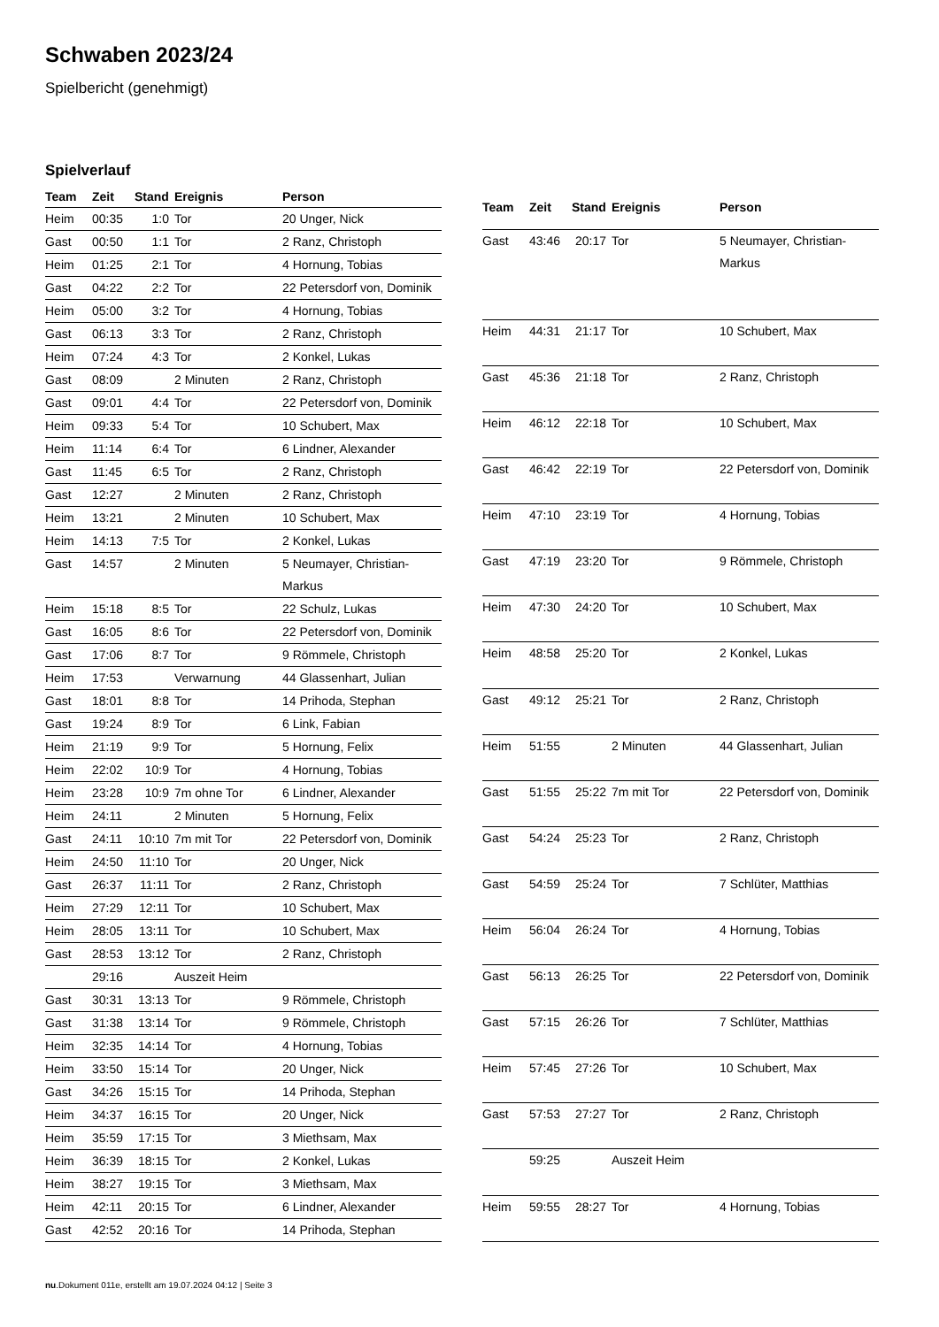Schwaben 2023/24
Spielbericht (genehmigt)
Spielverlauf
| Team | Zeit | Stand | Ereignis | Person |
| --- | --- | --- | --- | --- |
| Heim | 00:35 | 1:0 | Tor | 20 Unger, Nick |
| Gast | 00:50 | 1:1 | Tor | 2 Ranz, Christoph |
| Heim | 01:25 | 2:1 | Tor | 4 Hornung, Tobias |
| Gast | 04:22 | 2:2 | Tor | 22 Petersdorf von, Dominik |
| Heim | 05:00 | 3:2 | Tor | 4 Hornung, Tobias |
| Gast | 06:13 | 3:3 | Tor | 2 Ranz, Christoph |
| Heim | 07:24 | 4:3 | Tor | 2 Konkel, Lukas |
| Gast | 08:09 | | 2 Minuten | 2 Ranz, Christoph |
| Gast | 09:01 | 4:4 | Tor | 22 Petersdorf von, Dominik |
| Heim | 09:33 | 5:4 | Tor | 10 Schubert, Max |
| Heim | 11:14 | 6:4 | Tor | 6 Lindner, Alexander |
| Gast | 11:45 | 6:5 | Tor | 2 Ranz, Christoph |
| Gast | 12:27 | | 2 Minuten | 2 Ranz, Christoph |
| Heim | 13:21 | | 2 Minuten | 10 Schubert, Max |
| Heim | 14:13 | 7:5 | Tor | 2 Konkel, Lukas |
| Gast | 14:57 | | 2 Minuten | 5 Neumayer, Christian- Markus |
| Heim | 15:18 | 8:5 | Tor | 22 Schulz, Lukas |
| Gast | 16:05 | 8:6 | Tor | 22 Petersdorf von, Dominik |
| Gast | 17:06 | 8:7 | Tor | 9 Römmele, Christoph |
| Heim | 17:53 | | Verwarnung | 44 Glassenhart, Julian |
| Gast | 18:01 | 8:8 | Tor | 14 Prihoda, Stephan |
| Gast | 19:24 | 8:9 | Tor | 6 Link, Fabian |
| Heim | 21:19 | 9:9 | Tor | 5 Hornung, Felix |
| Heim | 22:02 | 10:9 | Tor | 4 Hornung, Tobias |
| Heim | 23:28 | 10:9 | 7m ohne Tor | 6 Lindner, Alexander |
| Heim | 24:11 | | 2 Minuten | 5 Hornung, Felix |
| Gast | 24:11 | 10:10 | 7m mit Tor | 22 Petersdorf von, Dominik |
| Heim | 24:50 | 11:10 | Tor | 20 Unger, Nick |
| Gast | 26:37 | 11:11 | Tor | 2 Ranz, Christoph |
| Heim | 27:29 | 12:11 | Tor | 10 Schubert, Max |
| Heim | 28:05 | 13:11 | Tor | 10 Schubert, Max |
| Gast | 28:53 | 13:12 | Tor | 2 Ranz, Christoph |
| | 29:16 | | Auszeit Heim | |
| Gast | 30:31 | 13:13 | Tor | 9 Römmele, Christoph |
| Gast | 31:38 | 13:14 | Tor | 9 Römmele, Christoph |
| Heim | 32:35 | 14:14 | Tor | 4 Hornung, Tobias |
| Heim | 33:50 | 15:14 | Tor | 20 Unger, Nick |
| Gast | 34:26 | 15:15 | Tor | 14 Prihoda, Stephan |
| Heim | 34:37 | 16:15 | Tor | 20 Unger, Nick |
| Heim | 35:59 | 17:15 | Tor | 3 Miethsam, Max |
| Heim | 36:39 | 18:15 | Tor | 2 Konkel, Lukas |
| Heim | 38:27 | 19:15 | Tor | 3 Miethsam, Max |
| Heim | 42:11 | 20:15 | Tor | 6 Lindner, Alexander |
| Gast | 42:52 | 20:16 | Tor | 14 Prihoda, Stephan |
| Team | Zeit | Stand | Ereignis | Person |
| --- | --- | --- | --- | --- |
| Gast | 43:46 | 20:17 | Tor | 5 Neumayer, Christian- Markus |
| Heim | 44:31 | 21:17 | Tor | 10 Schubert, Max |
| Gast | 45:36 | 21:18 | Tor | 2 Ranz, Christoph |
| Heim | 46:12 | 22:18 | Tor | 10 Schubert, Max |
| Gast | 46:42 | 22:19 | Tor | 22 Petersdorf von, Dominik |
| Heim | 47:10 | 23:19 | Tor | 4 Hornung, Tobias |
| Gast | 47:19 | 23:20 | Tor | 9 Römmele, Christoph |
| Heim | 47:30 | 24:20 | Tor | 10 Schubert, Max |
| Heim | 48:58 | 25:20 | Tor | 2 Konkel, Lukas |
| Gast | 49:12 | 25:21 | Tor | 2 Ranz, Christoph |
| Heim | 51:55 | | 2 Minuten | 44 Glassenhart, Julian |
| Gast | 51:55 | 25:22 | 7m mit Tor | 22 Petersdorf von, Dominik |
| Gast | 54:24 | 25:23 | Tor | 2 Ranz, Christoph |
| Gast | 54:59 | 25:24 | Tor | 7 Schlüter, Matthias |
| Heim | 56:04 | 26:24 | Tor | 4 Hornung, Tobias |
| Gast | 56:13 | 26:25 | Tor | 22 Petersdorf von, Dominik |
| Gast | 57:15 | 26:26 | Tor | 7 Schlüter, Matthias |
| Heim | 57:45 | 27:26 | Tor | 10 Schubert, Max |
| Gast | 57:53 | 27:27 | Tor | 2 Ranz, Christoph |
| | 59:25 | | Auszeit Heim | |
| Heim | 59:55 | 28:27 | Tor | 4 Hornung, Tobias |
nu.Dokument 011e, erstellt am 19.07.2024 04:12 | Seite 3